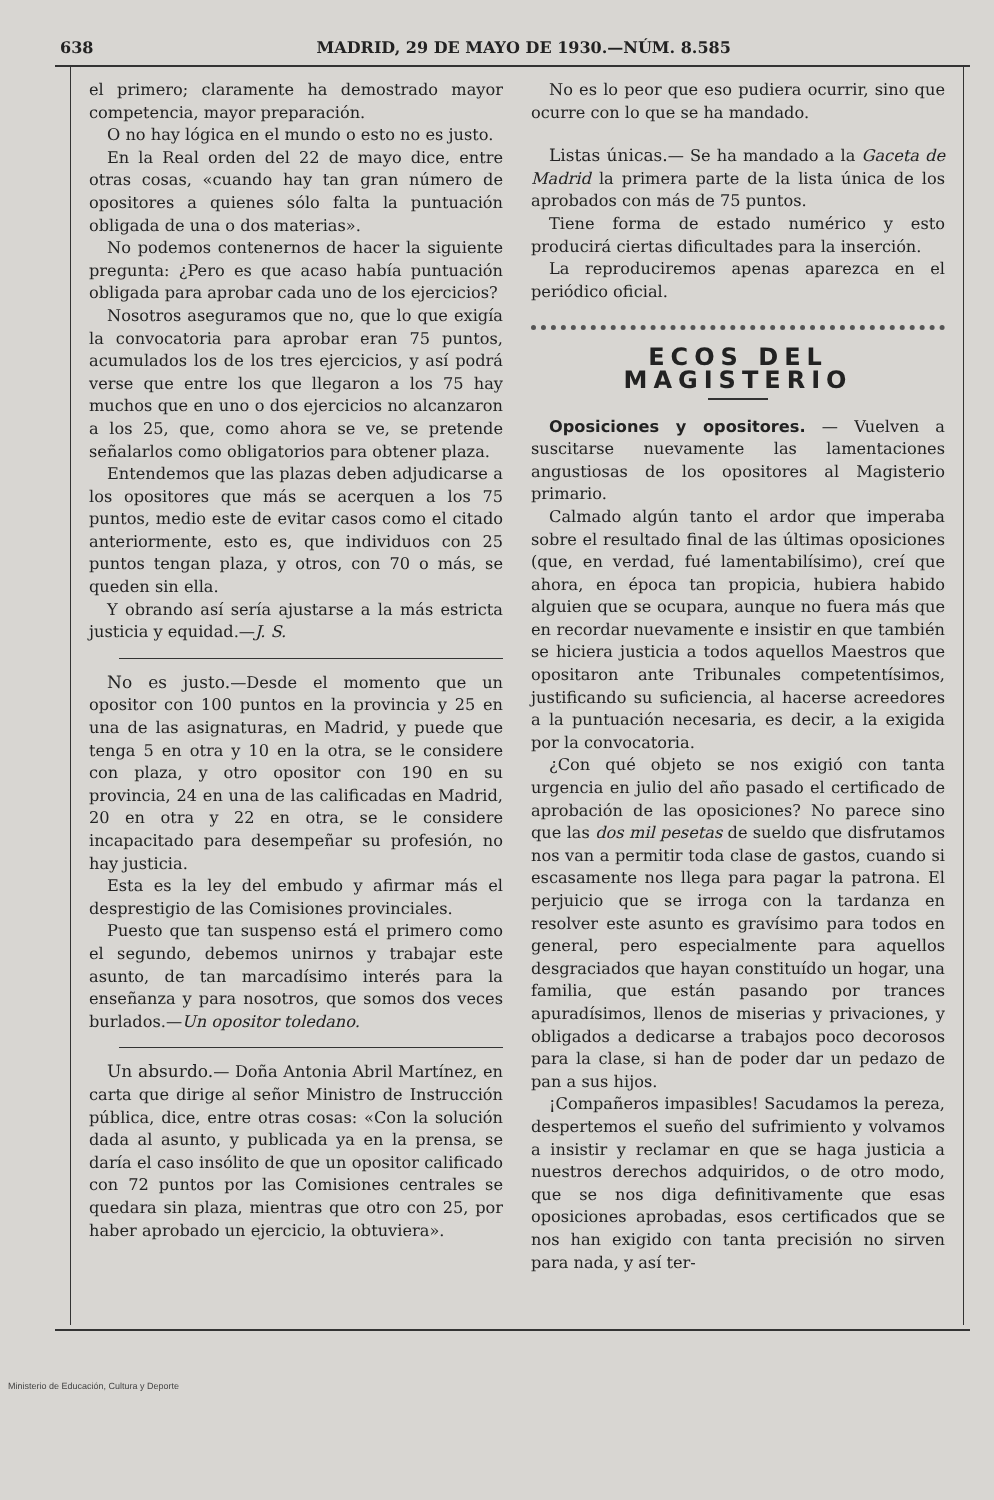638 MADRID, 29 DE MAYO DE 1930.—NÚM. 8.585
el primero; claramente ha demostrado mayor competencia, mayor preparación.
O no hay lógica en el mundo o esto no es justo.
En la Real orden del 22 de mayo dice, entre otras cosas, «cuando hay tan gran número de opositores a quienes sólo falta la puntuación obligada de una o dos materias».
No podemos contenernos de hacer la siguiente pregunta: ¿Pero es que acaso había puntuación obligada para aprobar cada uno de los ejercicios?
Nosotros aseguramos que no, que lo que exigía la convocatoria para aprobar eran 75 puntos, acumulados los de los tres ejercicios, y así podrá verse que entre los que llegaron a los 75 hay muchos que en uno o dos ejercicios no alcanzaron a los 25, que, como ahora se ve, se pretende señalarlos como obligatorios para obtener plaza.
Entendemos que las plazas deben adjudicarse a los opositores que más se acerquen a los 75 puntos, medio este de evitar casos como el citado anteriormente, esto es, que individuos con 25 puntos tengan plaza, y otros, con 70 o más, se queden sin ella.
Y obrando así sería ajustarse a la más estricta justicia y equidad.—J. S.
No es justo.—Desde el momento que un opositor con 100 puntos en la provincia y 25 en una de las asignaturas, en Madrid, y puede que tenga 5 en otra y 10 en la otra, se le considere con plaza, y otro opositor con 190 en su provincia, 24 en una de las calificadas en Madrid, 20 en otra y 22 en otra, se le considere incapacitado para desempeñar su profesión, no hay justicia.
Esta es la ley del embudo y afirmar más el desprestigio de las Comisiones provinciales.
Puesto que tan suspenso está el primero como el segundo, debemos unirnos y trabajar este asunto, de tan marcadísimo interés para la enseñanza y para nosotros, que somos dos veces burlados.—Un opositor toledano.
Un absurdo.— Doña Antonia Abril Martínez, en carta que dirige al señor Ministro de Instrucción pública, dice, entre otras cosas: «Con la solución dada al asunto, y publicada ya en la prensa, se daría el caso insólito de que un opositor calificado con 72 puntos por las Comisiones centrales se quedara sin plaza, mientras que otro con 25, por haber aprobado un ejercicio, la obtuviera».
No es lo peor que eso pudiera ocurrir, sino que ocurre con lo que se ha mandado.
Listas únicas.— Se ha mandado a la Gaceta de Madrid la primera parte de la lista única de los aprobados con más de 75 puntos.
Tiene forma de estado numérico y esto producirá ciertas dificultades para la inserción.
La reproduciremos apenas aparezca en el periódico oficial.
ECOS DEL MAGISTERIO
Oposiciones y opositores. — Vuelven a suscitarse nuevamente las lamentaciones angustiosas de los opositores al Magisterio primario.
Calmado algún tanto el ardor que imperaba sobre el resultado final de las últimas oposiciones (que, en verdad, fué lamentabilísimo), creí que ahora, en época tan propicia, hubiera habido alguien que se ocupara, aunque no fuera más que en recordar nuevamente e insistir en que también se hiciera justicia a todos aquellos Maestros que opositaron ante Tribunales competentísimos, justificando su suficiencia, al hacerse acreedores a la puntuación necesaria, es decir, a la exigida por la convocatoria.
¿Con qué objeto se nos exigió con tanta urgencia en julio del año pasado el certificado de aprobación de las oposiciones? No parece sino que las dos mil pesetas de sueldo que disfrutamos nos van a permitir toda clase de gastos, cuando si escasamente nos llega para pagar la patrona. El perjuicio que se irroga con la tardanza en resolver este asunto es gravísimo para todos en general, pero especialmente para aquellos desgraciados que hayan constituído un hogar, una familia, que están pasando por trances apuradísimos, llenos de miserias y privaciones, y obligados a dedicarse a trabajos poco decorosos para la clase, si han de poder dar un pedazo de pan a sus hijos.
¡Compañeros impasibles! Sacudamos la pereza, despertemos el sueño del sufrimiento y volvamos a insistir y reclamar en que se haga justicia a nuestros derechos adquiridos, o de otro modo, que se nos diga definitivamente que esas oposiciones aprobadas, esos certificados que se nos han exigido con tanta precisión no sirven para nada, y así ter-
Ministerio de Educación, Cultura y Deporte